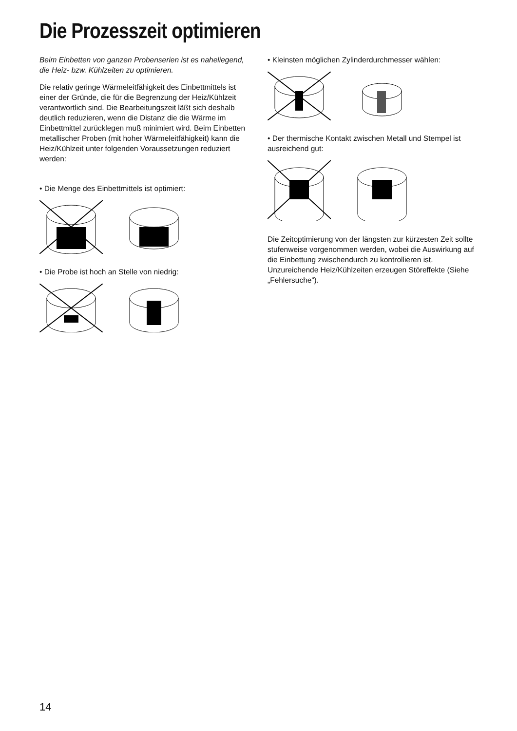Die Prozesszeit optimieren
Beim Einbetten von ganzen Probenserien ist es naheliegend, die Heiz- bzw. Kühlzeiten zu optimieren.
Die relativ geringe Wärmeleitfähigkeit des Einbettmittels ist einer der Gründe, die für die Begrenzung der Heiz/Kühlzeit verantwortlich sind. Die Bearbeitungszeit läßt sich deshalb deutlich reduzieren, wenn die Distanz die die Wärme im Einbettmittel zurücklegen muß minimiert wird. Beim Einbetten metallischer Proben (mit hoher Wärmeleitfähigkeit) kann die Heiz/Kühlzeit unter folgenden Voraussetzungen reduziert werden:
• Die Menge des Einbettmittels ist optimiert:
• Die Probe ist hoch an Stelle von niedrig:
• Kleinsten möglichen Zylinderdurchmesser wählen:
• Der thermische Kontakt zwischen Metall und Stempel ist ausreichend gut:
Die Zeitoptimierung von der längsten zur kürzesten Zeit sollte stufenweise vorgenommen werden, wobei die Auswirkung auf die Einbettung zwischendurch zu kontrollieren ist. Unzureichende Heiz/Kühlzeiten erzeugen Störeffekte (Siehe „Fehlersuche“).
14